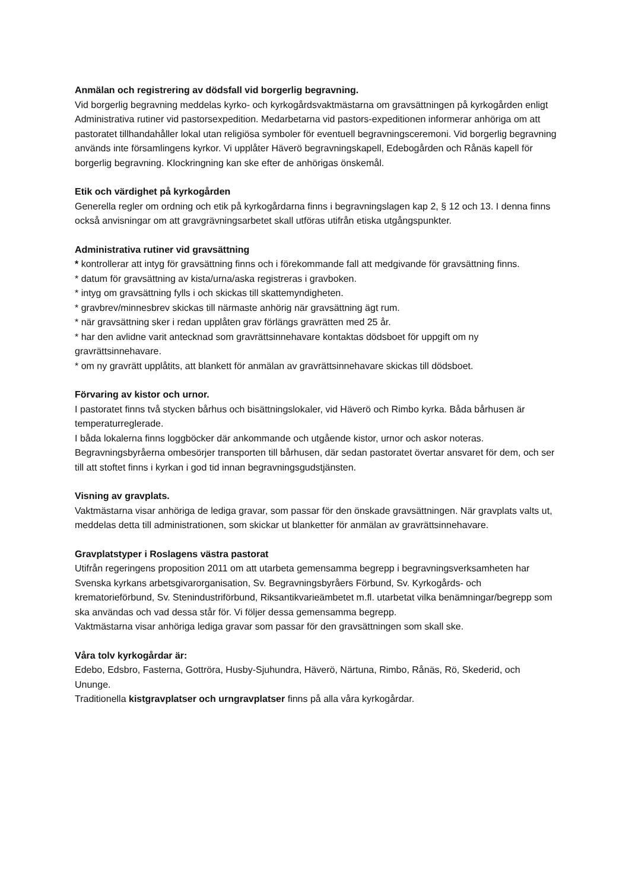Anmälan och registrering av dödsfall vid borgerlig begravning.
Vid borgerlig begravning meddelas kyrko- och kyrkogårdsvaktmästarna om gravsättningen på kyrkogården enligt Administrativa rutiner vid pastorsexpedition. Medarbetarna vid pastors-expeditionen informerar anhöriga om att pastoratet tillhandahåller lokal utan religiösa symboler för eventuell begravningsceremoni. Vid borgerlig begravning används inte församlingens kyrkor. Vi upplåter Häverö begravningskapell, Edebogården och Rånäs kapell för borgerlig begravning. Klockringning kan ske efter de anhörigas önskemål.
Etik och värdighet på kyrkogården
Generella regler om ordning och etik på kyrkogårdarna finns i begravningslagen kap 2, § 12 och 13. I denna finns också anvisningar om att gravgrävningsarbetet skall utföras utifrån etiska utgångspunkter.
Administrativa rutiner vid gravsättning
* kontrollerar att intyg för gravsättning finns och i förekommande fall att medgivande för gravsättning finns.
* datum för gravsättning av kista/urna/aska registreras i gravboken.
* intyg om gravsättning fylls i och skickas till skattemyndigheten.
* gravbrev/minnesbrev skickas till närmaste anhörig när gravsättning ägt rum.
* när gravsättning sker i redan upplåten grav förlängs gravrätten med 25 år.
* har den avlidne varit antecknad som gravrättsinnehavare kontaktas dödsboet för uppgift om ny gravrättsinnehavare.
* om ny gravrätt upplåtits, att blankett för anmälan av gravrättsinnehavare skickas till dödsboet.
Förvaring av kistor och urnor.
I pastoratet finns två stycken bårhus och bisättningslokaler, vid Häverö och Rimbo kyrka. Båda bårhusen är temperaturreglerade.
I båda lokalerna finns loggböcker där ankommande och utgående kistor, urnor och askor noteras. Begravningsbyråerna ombesörjer transporten till bårhusen, där sedan pastoratet övertar ansvaret för dem, och ser till att stoftet finns i kyrkan i god tid innan begravningsgudstjänsten.
Visning av gravplats.
Vaktmästarna visar anhöriga de lediga gravar, som passar för den önskade gravsättningen. När gravplats valts ut, meddelas detta till administrationen, som skickar ut blanketter för anmälan av gravrättsinnehavare.
Gravplatstyper i Roslagens västra pastorat
Utifrån regeringens proposition 2011 om att utarbeta gemensamma begrepp i begravningsverksamheten har Svenska kyrkans arbetsgivarorganisation, Sv. Begravningsbyråers Förbund, Sv. Kyrkogårds- och krematorieförbund, Sv. Stenindustriförbund, Riksantikvarieämbetet m.fl. utarbetat vilka benämningar/begrepp som ska användas och vad dessa står för. Vi följer dessa gemensamma begrepp.
Vaktmästarna visar anhöriga lediga gravar som passar för den gravsättningen som skall ske.
Våra tolv kyrkogårdar är:
Edebo, Edsbro, Fasterna, Gottröra, Husby-Sjuhundra, Häverö, Närtuna, Rimbo, Rånäs, Rö, Skederid, och Ununge.
Traditionella kistgravplatser och urngravplatser finns på alla våra kyrkogårdar.